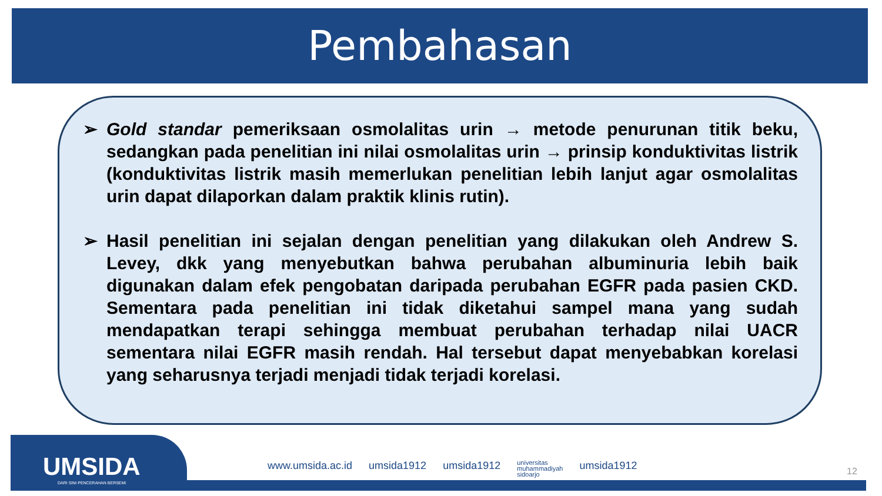Pembahasan
➢ Gold standar pemeriksaan osmolalitas urin → metode penurunan titik beku, sedangkan pada penelitian ini nilai osmolalitas urin → prinsip konduktivitas listrik (konduktivitas listrik masih memerlukan penelitian lebih lanjut agar osmolalitas urin dapat dilaporkan dalam praktik klinis rutin).
➢ Hasil penelitian ini sejalan dengan penelitian yang dilakukan oleh Andrew S. Levey, dkk yang menyebutkan bahwa perubahan albuminuria lebih baik digunakan dalam efek pengobatan daripada perubahan EGFR pada pasien CKD. Sementara pada penelitian ini tidak diketahui sampel mana yang sudah mendapatkan terapi sehingga membuat perubahan terhadap nilai UACR sementara nilai EGFR masih rendah. Hal tersebut dapat menyebabkan korelasi yang seharusnya terjadi menjadi tidak terjadi korelasi.
UMSIDA
DARI SINI PENCERAHAN BERSEMI
www.umsida.ac.id umsida1912 umsida1912 universitas
muhammadiyah
sidoarjo umsida1912
12